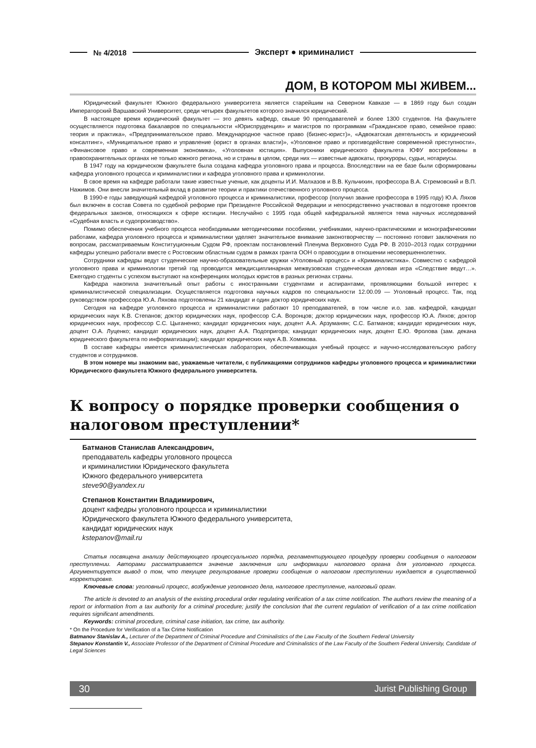№ 4/2018 Эксперт ● криминалист
ДОМ, В КОТОРОМ МЫ ЖИВЕМ...
Юридический факультет Южного федерального университета является старейшим на Северном Кавказе — в 1869 году был создан Императорский Варшавский Университет, среди четырех факультетов которого значился юридический.
В настоящее время юридический факультет — это девять кафедр, свыше 90 преподавателей и более 1300 студентов. На факультете осуществляется подготовка бакалавров по специальности «Юриспруденция» и магистров по программам «Гражданское право, семейное право: теория и практика», «Предпринимательское право. Международное частное право (бизнес-юрист)», «Адвокатская деятельность и юридический консалтинг», «Муниципальное право и управление (юрист в органах власти)», «Уголовное право и противодействие современной преступности», «Финансовое право и современная экономика», «Уголовная юстиция». Выпускники юридического факультета ЮФУ востребованы в правоохранительных органах не только южного региона, но и страны в целом, среди них — известные адвокаты, прокуроры, судьи, нотариусы.
В 1947 году на юридическом факультете была создана кафедра уголовного права и процесса. Впоследствии на ее базе были сформированы кафедра уголовного процесса и криминалистики и кафедра уголовного права и криминологии.
В свое время на кафедре работали такие известные ученые, как доценты И.И. Малхазов и В.В. Кульчихин, профессора В.А. Стремовский и В.П. Нажимов. Они внесли значительный вклад в развитие теории и практики отечественного уголовного процесса.
В 1990-е годы заведующий кафедрой уголовного процесса и криминалистики, профессор (получил звание профессора в 1995 году) Ю.А. Ляхов был включен в состав Совета по судебной реформе при Президенте Российской Федерации и непосредственно участвовал в подготовке проектов федеральных законов, относящихся к сфере юстиции. Неслучайно с 1995 года общей кафедральной является тема научных исследований «Судебная власть и судопроизводство».
Помимо обеспечения учебного процесса необходимыми методическими пособиями, учебниками, научно-практическими и монографическими работами, кафедра уголовного процесса и криминалистики уделяет значительное внимание законотворчеству — постоянно готовит заключения по вопросам, рассматриваемым Конституционным Судом РФ, проектам постановлений Пленума Верховного Суда РФ. В 2010–2013 годах сотрудники кафедры успешно работали вместе с Ростовским областным судом в рамках гранта ООН о правосудии в отношении несовершеннолетних.
Сотрудники кафедры ведут студенческие научно-образовательные кружки «Уголовный процесс» и «Криминалистика». Совместно с кафедрой уголовного права и криминологии третий год проводится междисциплинарная межвузовская студенческая деловая игра «Следствие ведут…». Ежегодно студенты с успехом выступают на конференциях молодых юристов в разных регионах страны.
Кафедра накопила значительный опыт работы с иностранными студентами и аспирантами, проявляющими большой интерес к криминалистической специализации. Осуществляется подготовка научных кадров по специальности 12.00.09 — Уголовный процесс. Так, под руководством профессора Ю.А. Ляхова подготовлены 21 кандидат и один доктор юридических наук.
Сегодня на кафедре уголовного процесса и криминалистики работают 10 преподавателей, в том числе и.о. зав. кафедрой, кандидат юридических наук К.В. Степанов; доктор юридических наук, профессор С.А. Воронцов; доктор юридических наук, профессор Ю.А. Ляхов; доктор юридических наук, профессор С.С. Цыганенко; кандидат юридических наук, доцент А.А. Арзуманян; С.С. Батманов; кандидат юридических наук, доцент О.А. Луценко; кандидат юридических наук, доцент А.А. Подопригора; кандидат юридических наук, доцент Е.Ю. Фролова (зам. декана юридического факультета по информатизации); кандидат юридических наук А.В. Хомякова.
В составе кафедры имеется криминалистическая лаборатория, обеспечивающая учебный процесс и научно-исследовательскую работу студентов и сотрудников.
В этом номере мы знакомим вас, уважаемые читатели, с публикациями сотрудников кафедры уголовного процесса и криминалистики Юридического факультета Южного федерального университета.
К вопросу о порядке проверки сообщения о налоговом преступлении*
Батманов Станислав Александрович,
преподаватель кафедры уголовного процесса
и криминалистики Юридического факультета
Южного федерального университета
steve90@yandex.ru
Степанов Константин Владимирович,
доцент кафедры уголовного процесса и криминалистики
Юридического факультета Южного федерального университета,
кандидат юридических наук
kstepanov@mail.ru
Статья посвящена анализу действующего процессуального порядка, регламентирующего процедуру проверки сообщения о налоговом преступлении. Авторами рассматривается значение заключения или информации налогового органа для уголовного процесса. Аргументируется вывод о том, что текущее регулирование проверки сообщения о налоговом преступлении нуждается в существенной корректировке.
Ключевые слова: уголовный процесс, возбуждение уголовного дела, налоговое преступление, налоговый орган.
The article is devoted to an analysis of the existing procedural order regulating verification of a tax crime notification. The authors review the meaning of a report or information from a tax authority for a criminal procedure; justify the conclusion that the current regulation of verification of a tax crime notification requires significant amendments.
Keywords: criminal procedure, criminal case initiation, tax crime, tax authority.
* On the Procedure for Verification of a Tax Crime Notification
Batmanov Stanislav A., Lecturer of the Department of Criminal Procedure and Criminalistics of the Law Faculty of the Southern Federal University
Stepanov Konstantin V., Associate Professor of the Department of Criminal Procedure and Criminalistics of the Law Faculty of the Southern Federal University, Candidate of Legal Sciences
30 Jurist Publishing Group